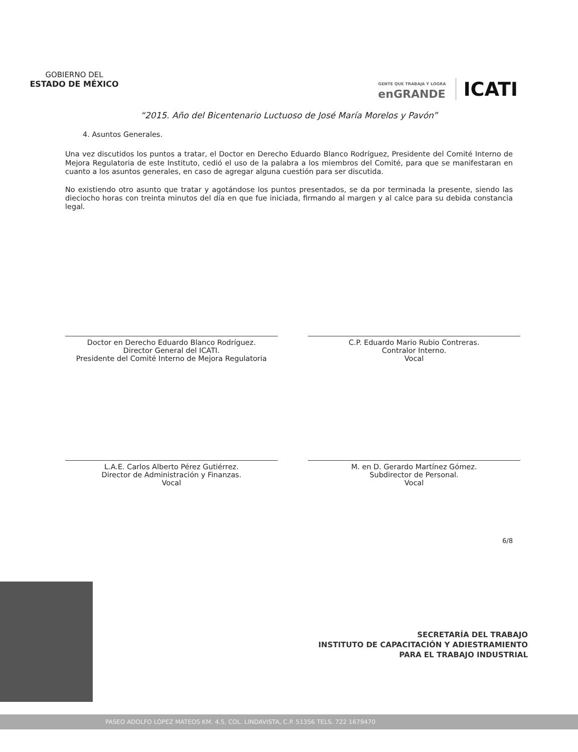GOBIERNO DEL
ESTADO DE MÉXICO
GENTE QUE TRABAJA Y LOGRA
enGRANDE
ICATI
“2015. Año del Bicentenario Luctuoso de José María Morelos y Pavón”
4. Asuntos Generales.
Una vez discutidos los puntos a tratar, el Doctor en Derecho Eduardo Blanco Rodríguez, Presidente del Comité Interno de Mejora Regulatoria de este Instituto, cedió el uso de la palabra a los miembros del Comité, para que se manifestaran en cuanto a los asuntos generales, en caso de agregar alguna cuestión para ser discutida.
No existiendo otro asunto que tratar y agotándose los puntos presentados, se da por terminada la presente, siendo las dieciocho horas con treinta minutos del día en que fue iniciada, firmando al margen y al calce para su debida constancia legal.
Doctor en Derecho Eduardo Blanco Rodríguez.
Director General del ICATI.
Presidente del Comité Interno de Mejora Regulatoria
C.P. Eduardo Mario Rubio Contreras.
Contralor Interno.
Vocal
L.A.E. Carlos Alberto Pérez Gutiérrez.
Director de Administración y Finanzas.
Vocal
M. en D. Gerardo Martínez Gómez.
Subdirector de Personal.
Vocal
6/8
SECRETARÍA DEL TRABAJO
INSTITUTO DE CAPACITACIÓN Y ADIESTRAMIENTO
PARA EL TRABAJO INDUSTRIAL
PASEO ADOLFO LÓPEZ MATEOS KM. 4.5, COL. LINDAVISTA, C.P. 51356 TELS. 722 1679470